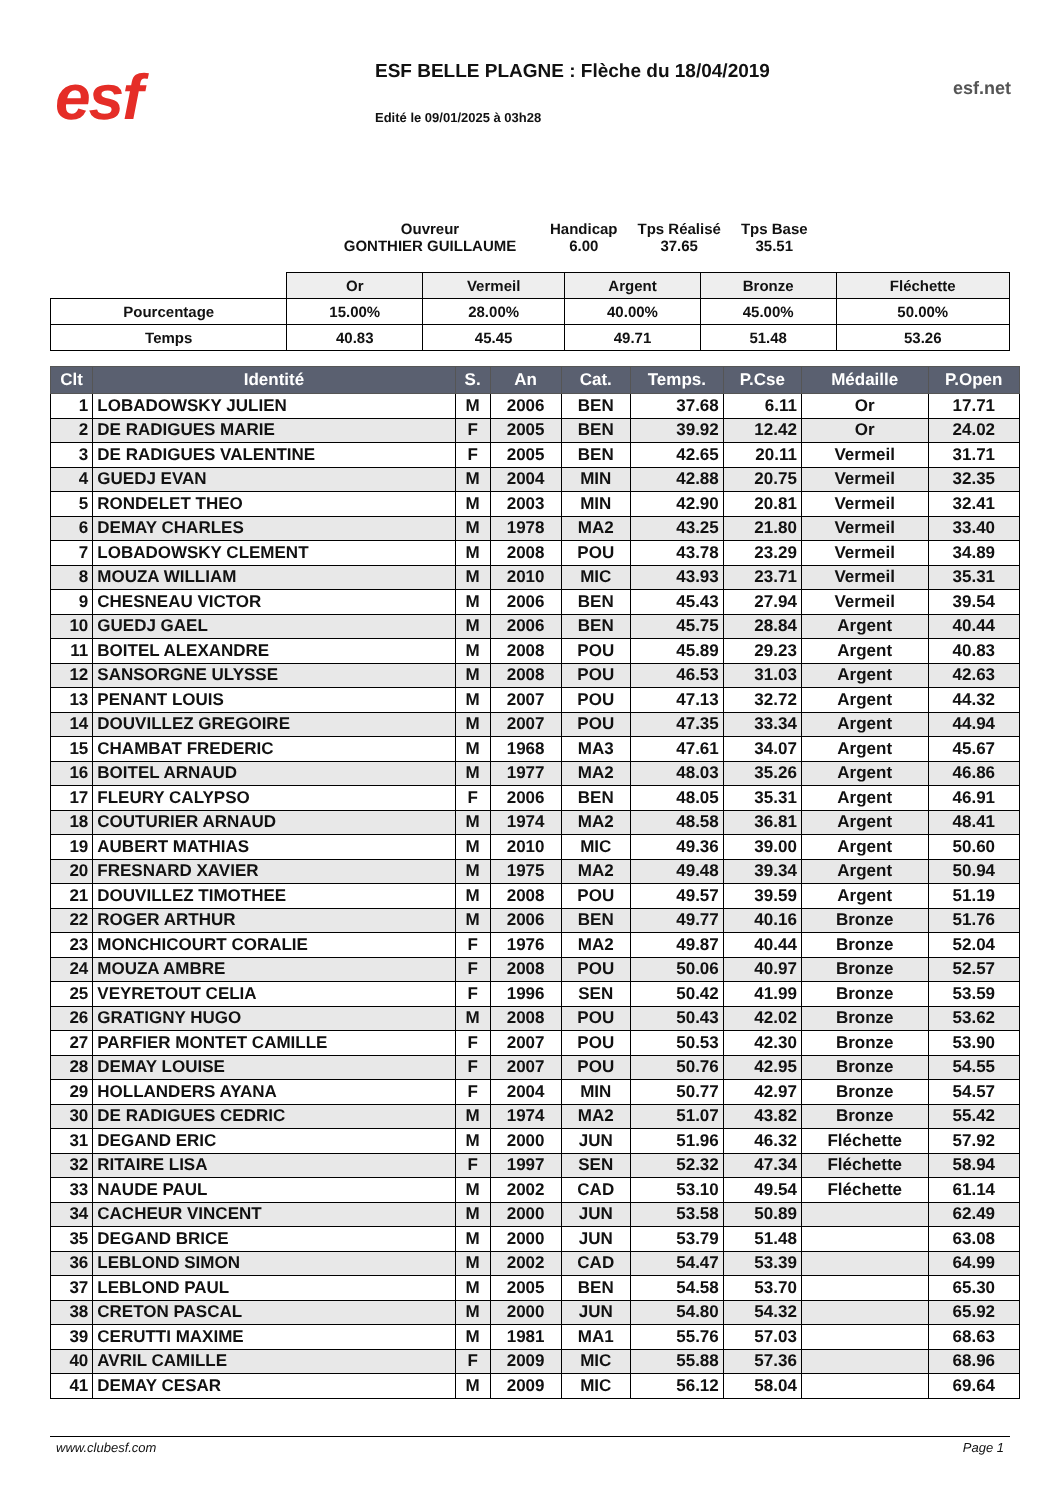esf
ESF BELLE PLAGNE : Flèche du 18/04/2019
Edité le 09/01/2025 à 03h28
esf.net
Ouvreur
GONTHIER GUILLAUME
Handicap
6.00
Tps Réalisé
37.65
Tps Base
35.51
| | Or | Vermeil | Argent | Bronze | Fléchette |
| Pourcentage | 15.00% | 28.00% | 40.00% | 45.00% | 50.00% |
| Temps | 40.83 | 45.45 | 49.71 | 51.48 | 53.26 |
| Clt | Identité | S. | An | Cat. | Temps. | P.Cse | Médaille | P.Open |
| --- | --- | --- | --- | --- | --- | --- | --- | --- |
| 1 | LOBADOWSKY JULIEN | M | 2006 | BEN | 37.68 | 6.11 | Or | 17.71 |
| 2 | DE RADIGUES MARIE | F | 2005 | BEN | 39.92 | 12.42 | Or | 24.02 |
| 3 | DE RADIGUES VALENTINE | F | 2005 | BEN | 42.65 | 20.11 | Vermeil | 31.71 |
| 4 | GUEDJ EVAN | M | 2004 | MIN | 42.88 | 20.75 | Vermeil | 32.35 |
| 5 | RONDELET THEO | M | 2003 | MIN | 42.90 | 20.81 | Vermeil | 32.41 |
| 6 | DEMAY CHARLES | M | 1978 | MA2 | 43.25 | 21.80 | Vermeil | 33.40 |
| 7 | LOBADOWSKY CLEMENT | M | 2008 | POU | 43.78 | 23.29 | Vermeil | 34.89 |
| 8 | MOUZA WILLIAM | M | 2010 | MIC | 43.93 | 23.71 | Vermeil | 35.31 |
| 9 | CHESNEAU VICTOR | M | 2006 | BEN | 45.43 | 27.94 | Vermeil | 39.54 |
| 10 | GUEDJ GAEL | M | 2006 | BEN | 45.75 | 28.84 | Argent | 40.44 |
| 11 | BOITEL ALEXANDRE | M | 2008 | POU | 45.89 | 29.23 | Argent | 40.83 |
| 12 | SANSORGNE ULYSSE | M | 2008 | POU | 46.53 | 31.03 | Argent | 42.63 |
| 13 | PENANT LOUIS | M | 2007 | POU | 47.13 | 32.72 | Argent | 44.32 |
| 14 | DOUVILLEZ GREGOIRE | M | 2007 | POU | 47.35 | 33.34 | Argent | 44.94 |
| 15 | CHAMBAT FREDERIC | M | 1968 | MA3 | 47.61 | 34.07 | Argent | 45.67 |
| 16 | BOITEL ARNAUD | M | 1977 | MA2 | 48.03 | 35.26 | Argent | 46.86 |
| 17 | FLEURY CALYPSO | F | 2006 | BEN | 48.05 | 35.31 | Argent | 46.91 |
| 18 | COUTURIER ARNAUD | M | 1974 | MA2 | 48.58 | 36.81 | Argent | 48.41 |
| 19 | AUBERT MATHIAS | M | 2010 | MIC | 49.36 | 39.00 | Argent | 50.60 |
| 20 | FRESNARD XAVIER | M | 1975 | MA2 | 49.48 | 39.34 | Argent | 50.94 |
| 21 | DOUVILLEZ TIMOTHEE | M | 2008 | POU | 49.57 | 39.59 | Argent | 51.19 |
| 22 | ROGER ARTHUR | M | 2006 | BEN | 49.77 | 40.16 | Bronze | 51.76 |
| 23 | MONCHICOURT CORALIE | F | 1976 | MA2 | 49.87 | 40.44 | Bronze | 52.04 |
| 24 | MOUZA AMBRE | F | 2008 | POU | 50.06 | 40.97 | Bronze | 52.57 |
| 25 | VEYRETOUT CELIA | F | 1996 | SEN | 50.42 | 41.99 | Bronze | 53.59 |
| 26 | GRATIGNY HUGO | M | 2008 | POU | 50.43 | 42.02 | Bronze | 53.62 |
| 27 | PARFIER MONTET CAMILLE | F | 2007 | POU | 50.53 | 42.30 | Bronze | 53.90 |
| 28 | DEMAY LOUISE | F | 2007 | POU | 50.76 | 42.95 | Bronze | 54.55 |
| 29 | HOLLANDERS AYANA | F | 2004 | MIN | 50.77 | 42.97 | Bronze | 54.57 |
| 30 | DE RADIGUES CEDRIC | M | 1974 | MA2 | 51.07 | 43.82 | Bronze | 55.42 |
| 31 | DEGAND ERIC | M | 2000 | JUN | 51.96 | 46.32 | Fléchette | 57.92 |
| 32 | RITAIRE LISA | F | 1997 | SEN | 52.32 | 47.34 | Fléchette | 58.94 |
| 33 | NAUDE PAUL | M | 2002 | CAD | 53.10 | 49.54 | Fléchette | 61.14 |
| 34 | CACHEUR VINCENT | M | 2000 | JUN | 53.58 | 50.89 | | 62.49 |
| 35 | DEGAND BRICE | M | 2000 | JUN | 53.79 | 51.48 | | 63.08 |
| 36 | LEBLOND SIMON | M | 2002 | CAD | 54.47 | 53.39 | | 64.99 |
| 37 | LEBLOND PAUL | M | 2005 | BEN | 54.58 | 53.70 | | 65.30 |
| 38 | CRETON PASCAL | M | 2000 | JUN | 54.80 | 54.32 | | 65.92 |
| 39 | CERUTTI MAXIME | M | 1981 | MA1 | 55.76 | 57.03 | | 68.63 |
| 40 | AVRIL CAMILLE | F | 2009 | MIC | 55.88 | 57.36 | | 68.96 |
| 41 | DEMAY CESAR | M | 2009 | MIC | 56.12 | 58.04 | | 69.64 |
www.clubesf.com Page 1